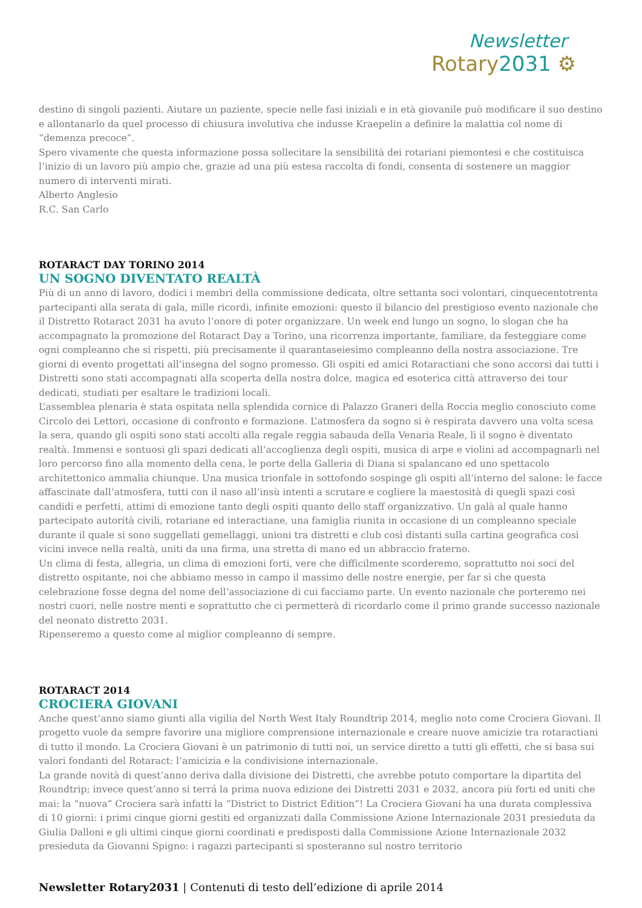Newsletter
Rotary2031 ⚙
destino di singoli pazienti. Aiutare un paziente, specie nelle fasi iniziali e in età giovanile può modificare il suo destino e allontanarlo da quel processo di chiusura involutiva che indusse Kraepelin a definire la malattia col nome di “demenza precoce”.
Spero vivamente che questa informazione possa sollecitare la sensibilità dei rotariani piemontesi e che costituisca l’inizio di un lavoro più ampio che, grazie ad una più estesa raccolta di fondi, consenta di sostenere un maggior numero di interventi mirati.
Alberto Anglesio
R.C. San Carlo
ROTARACT DAY TORINO 2014
UN SOGNO DIVENTATO REALTÀ
Più di un anno di lavoro, dodici i membri della commissione dedicata, oltre settanta soci volontari, cinquecentotrenta partecipanti alla serata di gala, mille ricordi, infinite emozioni: questo il bilancio del prestigioso evento nazionale che il Distretto Rotaract 2031 ha avuto l’onore di poter organizzare. Un week end lungo un sogno, lo slogan che ha accompagnato la promozione del Rotaract Day a Torino, una ricorrenza importante, familiare, da festeggiare come ogni compleanno che si rispetti, più precisamente il quarantaseiesimo compleanno della nostra associazione. Tre giorni di evento progettati all’insegna del sogno promesso. Gli ospiti ed amici Rotaractiani che sono accorsi dai tutti i Distretti sono stati accompagnati alla scoperta della nostra dolce, magica ed esoterica città attraverso dei tour dedicati, studiati per esaltare le tradizioni locali.
L’assemblea plenaria è stata ospitata nella splendida cornice di Palazzo Graneri della Roccia meglio conosciuto come Circolo dei Lettori, occasione di confronto e formazione. L’atmosfera da sogno si è respirata davvero una volta scesa la sera, quando gli ospiti sono stati accolti alla regale reggia sabauda della Venaria Reale, lì il sogno è diventato realtà. Immensi e sontuosi gli spazi dedicati all’accoglienza degli ospiti, musica di arpe e violini ad accompagnarli nel loro percorso fino alla momento della cena, le porte della Galleria di Diana si spalancano ed uno spettacolo architettonico ammalia chiunque. Una musica trionfale in sottofondo sospinge gli ospiti all’interno del salone: le facce affascinate dall’atmosfera, tutti con il naso all’insù intenti a scrutare e cogliere la maestosità di quegli spazi così candidi e perfetti, attimi di emozione tanto degli ospiti quanto dello staff organizzativo. Un galà al quale hanno partecipato autorità civili, rotariane ed interactiane, una famiglia riunita in occasione di un compleanno speciale durante il quale si sono suggellati gemellaggi, unioni tra distretti e club così distanti sulla cartina geografica così vicini invece nella realtà, uniti da una firma, una stretta di mano ed un abbraccio fraterno.
Un clima di festa, allegria, un clima di emozioni forti, vere che difficilmente scorderemo, soprattutto noi soci del distretto ospitante, noi che abbiamo messo in campo il massimo delle nostre energie, per far sì che questa celebrazione fosse degna del nome dell’associazione di cui facciamo parte. Un evento nazionale che porteremo nei nostri cuori, nelle nostre menti e soprattutto che ci permetterà di ricordarlo come il primo grande successo nazionale del neonato distretto 2031.
Ripenseremo a questo come al miglior compleanno di sempre.
ROTARACT 2014
CROCIERA GIOVANI
Anche quest’anno siamo giunti alla vigilia del North West Italy Roundtrip 2014, meglio noto come Crociera Giovani. Il progetto vuole da sempre favorire una migliore comprensione internazionale e creare nuove amicizie tra rotaractiani di tutto il mondo. La Crociera Giovani è un patrimonio di tutti noi, un service diretto a tutti gli effetti, che si basa sui valori fondanti del Rotaract: l’amicizia e la condivisione internazionale.
La grande novità di quest’anno deriva dalla divisione dei Distretti, che avrebbe potuto comportare la dipartita del Roundtrip; invece quest’anno si terrá la prima nuova edizione dei Distretti 2031 e 2032, ancora più forti ed uniti che mai: la “nuova” Crociera sarà infatti la “District to District Edition”! La Crociera Giovani ha una durata complessiva di 10 giorni: i primi cinque giorni gestiti ed organizzati dalla Commissione Azione Internazionale 2031 presieduta da Giulia Dalloni e gli ultimi cinque giorni coordinati e predisposti dalla Commissione Azione Internazionale 2032 presieduta da Giovanni Spigno: i ragazzi partecipanti si sposteranno sul nostro territorio
Newsletter Rotary2031 | Contenuti di testo dell’edizione di aprile 2014